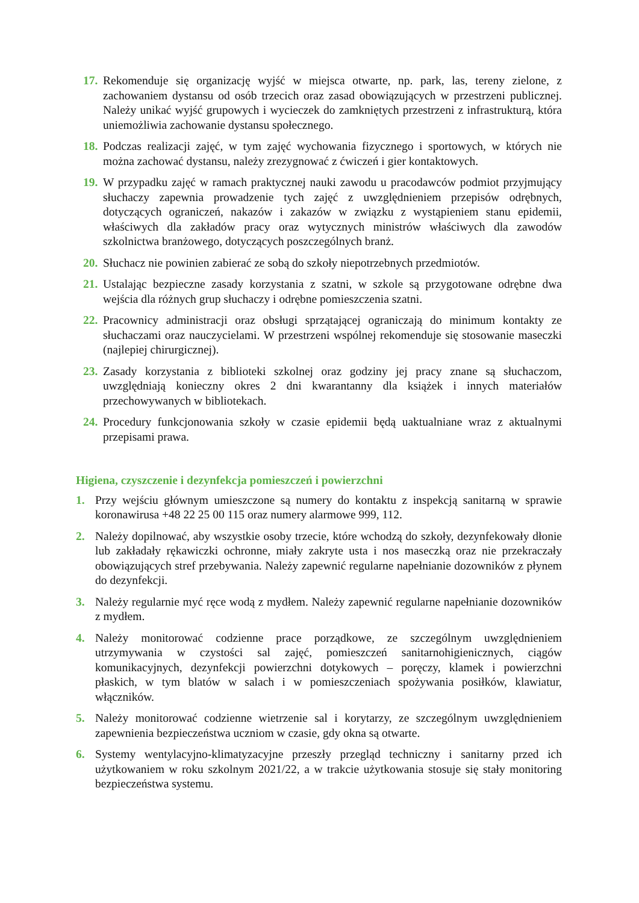17. Rekomenduje się organizację wyjść w miejsca otwarte, np. park, las, tereny zielone, z zachowaniem dystansu od osób trzecich oraz zasad obowiązujących w przestrzeni publicznej. Należy unikać wyjść grupowych i wycieczek do zamkniętych przestrzeni z infrastrukturą, która uniemożliwia zachowanie dystansu społecznego.
18. Podczas realizacji zajęć, w tym zajęć wychowania fizycznego i sportowych, w których nie można zachować dystansu, należy zrezygnować z ćwiczeń i gier kontaktowych.
19. W przypadku zajęć w ramach praktycznej nauki zawodu u pracodawców podmiot przyjmujący słuchaczy zapewnia prowadzenie tych zajęć z uwzględnieniem przepisów odrębnych, dotyczących ograniczeń, nakazów i zakazów w związku z wystąpieniem stanu epidemii, właściwych dla zakładów pracy oraz wytycznych ministrów właściwych dla zawodów szkolnictwa branżowego, dotyczących poszczególnych branż.
20. Słuchacz nie powinien zabierać ze sobą do szkoły niepotrzebnych przedmiotów.
21. Ustalając bezpieczne zasady korzystania z szatni, w szkole są przygotowane odrębne dwa wejścia dla różnych grup słuchaczy i odrębne pomieszczenia szatni.
22. Pracownicy administracji oraz obsługi sprzątającej ograniczają do minimum kontakty ze słuchaczami oraz nauczycielami. W przestrzeni wspólnej rekomenduje się stosowanie maseczki (najlepiej chirurgicznej).
23. Zasady korzystania z biblioteki szkolnej oraz godziny jej pracy znane są słuchaczom, uwzględniają konieczny okres 2 dni kwarantanny dla książek i innych materiałów przechowywanych w bibliotekach.
24. Procedury funkcjonowania szkoły w czasie epidemii będą uaktualniane wraz z aktualnymi przepisami prawa.
Higiena, czyszczenie i dezynfekcja pomieszczeń i powierzchni
1. Przy wejściu głównym umieszczone są numery do kontaktu z inspekcją sanitarną w sprawie koronawirusa +48 22 25 00 115 oraz numery alarmowe 999, 112.
2. Należy dopilnować, aby wszystkie osoby trzecie, które wchodzą do szkoły, dezynfekowały dłonie lub zakładały rękawiczki ochronne, miały zakryte usta i nos maseczką oraz nie przekraczały obowiązujących stref przebywania. Należy zapewnić regularne napełnianie dozowników z płynem do dezynfekcji.
3. Należy regularnie myć ręce wodą z mydłem. Należy zapewnić regularne napełnianie dozowników z mydłem.
4. Należy monitorować codzienne prace porządkowe, ze szczególnym uwzględnieniem utrzymywania w czystości sal zajęć, pomieszczeń sanitarnohigienicznych, ciągów komunikacyjnych, dezynfekcji powierzchni dotykowych – poręczy, klamek i powierzchni płaskich, w tym blatów w salach i w pomieszczeniach spożywania posiłków, klawiatur, włączników.
5. Należy monitorować codzienne wietrzenie sal i korytarzy, ze szczególnym uwzględnieniem zapewnienia bezpieczeństwa uczniom w czasie, gdy okna są otwarte.
6. Systemy wentylacyjno-klimatyzacyjne przeszły przegląd techniczny i sanitarny przed ich użytkowaniem w roku szkolnym 2021/22, a w trakcie użytkowania stosuje się stały monitoring bezpieczeństwa systemu.